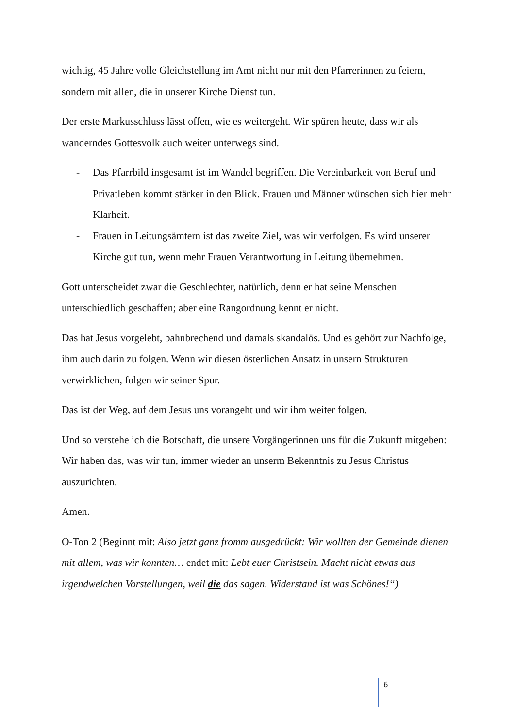wichtig, 45 Jahre volle Gleichstellung im Amt nicht nur mit den Pfarrerinnen zu feiern, sondern mit allen, die in unserer Kirche Dienst tun.
Der erste Markusschluss lässt offen, wie es weitergeht. Wir spüren heute, dass wir als wanderndes Gottesvolk auch weiter unterwegs sind.
- Das Pfarrbild insgesamt ist im Wandel begriffen. Die Vereinbarkeit von Beruf und Privatleben kommt stärker in den Blick. Frauen und Männer wünschen sich hier mehr Klarheit.
- Frauen in Leitungsämtern ist das zweite Ziel, was wir verfolgen. Es wird unserer Kirche gut tun, wenn mehr Frauen Verantwortung in Leitung übernehmen.
Gott unterscheidet zwar die Geschlechter, natürlich, denn er hat seine Menschen unterschiedlich geschaffen; aber eine Rangordnung kennt er nicht.
Das hat Jesus vorgelebt, bahnbrechend und damals skandalös. Und es gehört zur Nachfolge, ihm auch darin zu folgen. Wenn wir diesen österlichen Ansatz in unsern Strukturen verwirklichen, folgen wir seiner Spur.
Das ist der Weg, auf dem Jesus uns vorangeht und wir ihm weiter folgen.
Und so verstehe ich die Botschaft, die unsere Vorgängerinnen uns für die Zukunft mitgeben: Wir haben das, was wir tun, immer wieder an unserm Bekenntnis zu Jesus Christus auszurichten.
Amen.
O-Ton 2 (Beginnt mit: Also jetzt ganz fromm ausgedrückt: Wir wollten der Gemeinde dienen mit allem, was wir konnten… endet mit: Lebt euer Christsein. Macht nicht etwas aus irgendwelchen Vorstellungen, weil die das sagen. Widerstand ist was Schönes!“)
6